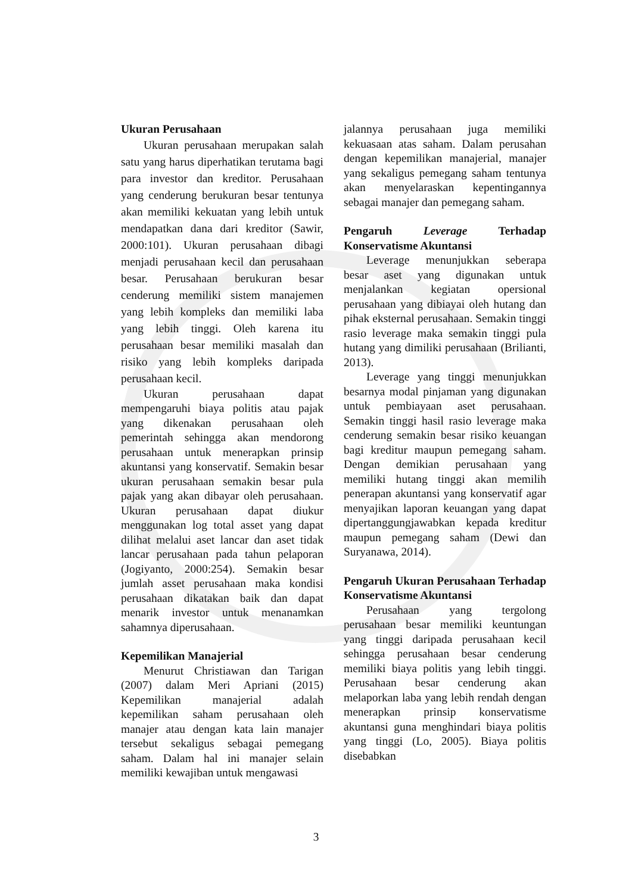Ukuran Perusahaan
Ukuran perusahaan merupakan salah satu yang harus diperhatikan terutama bagi para investor dan kreditor. Perusahaan yang cenderung berukuran besar tentunya akan memiliki kekuatan yang lebih untuk mendapatkan dana dari kreditor (Sawir, 2000:101). Ukuran perusahaan dibagi menjadi perusahaan kecil dan perusahaan besar. Perusahaan berukuran besar cenderung memiliki sistem manajemen yang lebih kompleks dan memiliki laba yang lebih tinggi. Oleh karena itu perusahaan besar memiliki masalah dan risiko yang lebih kompleks daripada perusahaan kecil.
Ukuran perusahaan dapat mempengaruhi biaya politis atau pajak yang dikenakan perusahaan oleh pemerintah sehingga akan mendorong perusahaan untuk menerapkan prinsip akuntansi yang konservatif. Semakin besar ukuran perusahaan semakin besar pula pajak yang akan dibayar oleh perusahaan. Ukuran perusahaan dapat diukur menggunakan log total asset yang dapat dilihat melalui aset lancar dan aset tidak lancar perusahaan pada tahun pelaporan (Jogiyanto, 2000:254). Semakin besar jumlah asset perusahaan maka kondisi perusahaan dikatakan baik dan dapat menarik investor untuk menanamkan sahamnya diperusahaan.
Kepemilikan Manajerial
Menurut Christiawan dan Tarigan (2007) dalam Meri Apriani (2015) Kepemilikan manajerial adalah kepemilikan saham perusahaan oleh manajer atau dengan kata lain manajer tersebut sekaligus sebagai pemegang saham. Dalam hal ini manajer selain memiliki kewajiban untuk mengawasi
jalannya perusahaan juga memiliki kekuasaan atas saham. Dalam perusahan dengan kepemilikan manajerial, manajer yang sekaligus pemegang saham tentunya akan menyelaraskan kepentingannya sebagai manajer dan pemegang saham.
Pengaruh Leverage Terhadap Konservatisme Akuntansi
Leverage menunjukkan seberapa besar aset yang digunakan untuk menjalankan kegiatan opersional perusahaan yang dibiayai oleh hutang dan pihak eksternal perusahaan. Semakin tinggi rasio leverage maka semakin tinggi pula hutang yang dimiliki perusahaan (Brilianti, 2013).
Leverage yang tinggi menunjukkan besarnya modal pinjaman yang digunakan untuk pembiayaan aset perusahaan. Semakin tinggi hasil rasio leverage maka cenderung semakin besar risiko keuangan bagi kreditur maupun pemegang saham. Dengan demikian perusahaan yang memiliki hutang tinggi akan memilih penerapan akuntansi yang konservatif agar menyajikan laporan keuangan yang dapat dipertanggungjawabkan kepada kreditur maupun pemegang saham (Dewi dan Suryanawa, 2014).
Pengaruh Ukuran Perusahaan Terhadap Konservatisme Akuntansi
Perusahaan yang tergolong perusahaan besar memiliki keuntungan yang tinggi daripada perusahaan kecil sehingga perusahaan besar cenderung memiliki biaya politis yang lebih tinggi. Perusahaan besar cenderung akan melaporkan laba yang lebih rendah dengan menerapkan prinsip konservatisme akuntansi guna menghindari biaya politis yang tinggi (Lo, 2005). Biaya politis disebabkan
3